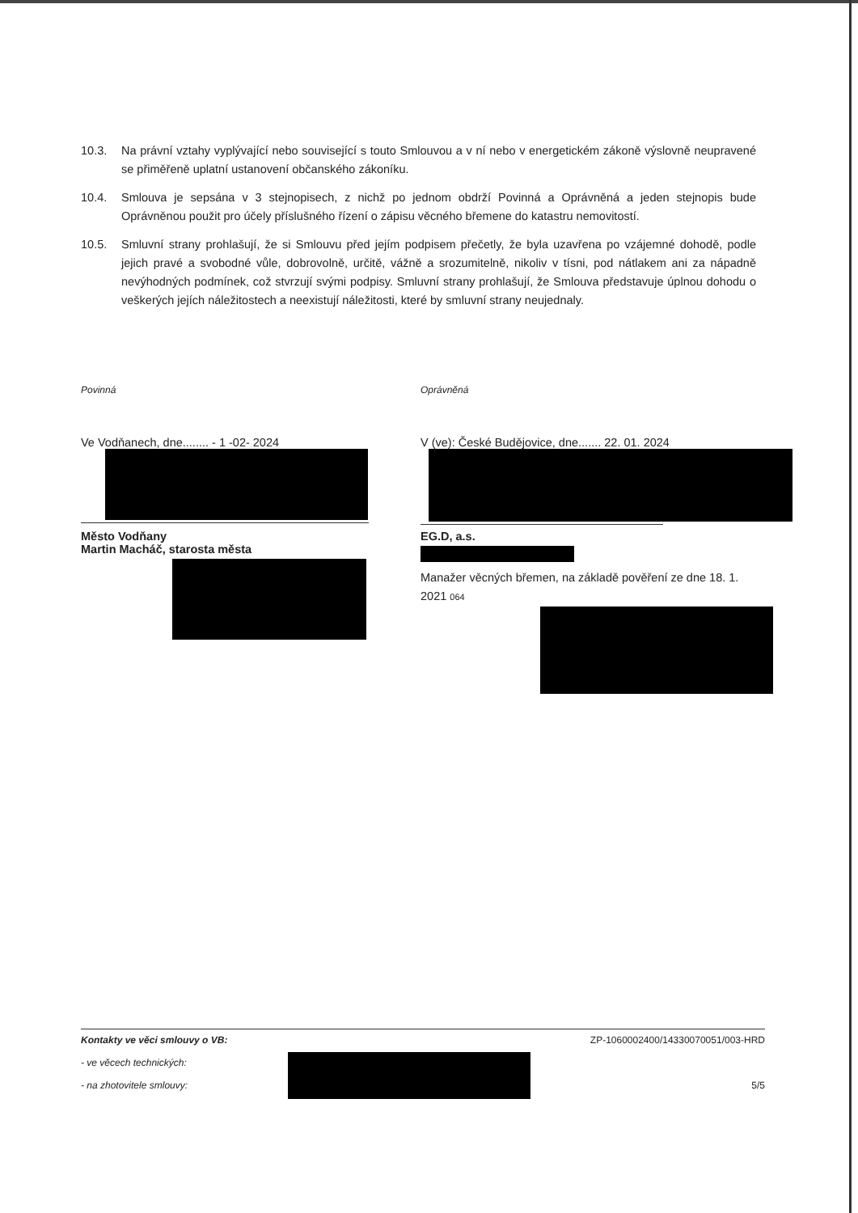10.3. Na právní vztahy vyplývající nebo související s touto Smlouvou a v ní nebo v energetickém zákoně výslovně neupravené se přiměřeně uplatní ustanovení občanského zákoníku.
10.4. Smlouva je sepsána v 3 stejnopisech, z nichž po jednom obdrží Povinná a Oprávněná a jeden stejnopis bude Oprávněnou použit pro účely příslušného řízení o zápisu věcného břemene do katastru nemovitostí.
10.5. Smluvní strany prohlašují, že si Smlouvu před jejím podpisem přečetly, že byla uzavřena po vzájemné dohodě, podle jejich pravé a svobodné vůle, dobrovolně, určitě, vážně a srozumitelně, nikoliv v tísni, pod nátlakem ani za nápadně nevýhodných podmínek, což stvrzují svými podpisy. Smluvní strany prohlašují, že Smlouva představuje úplnou dohodu o veškerých jejích náležitostech a neexistují náležitosti, které by smluvní strany neujednaly.
Povinná
Ve Vodňanech, dne........ - 1 -02- 2024
Město Vodňany
Martin Macháč, starosta města
Oprávněná
V (ve): České Budějovice, dne....... 22. 01. 2024
EG.D, a.s.
Manažer věcných břemen, na základě pověření ze dne 18. 1. 2021 064
Kontakty ve věci smlouvy o VB:
- ve věcech technických:
- na zhotovitele smlouvy:
ZP-1060002400/14330070051/003-HRD
5/5